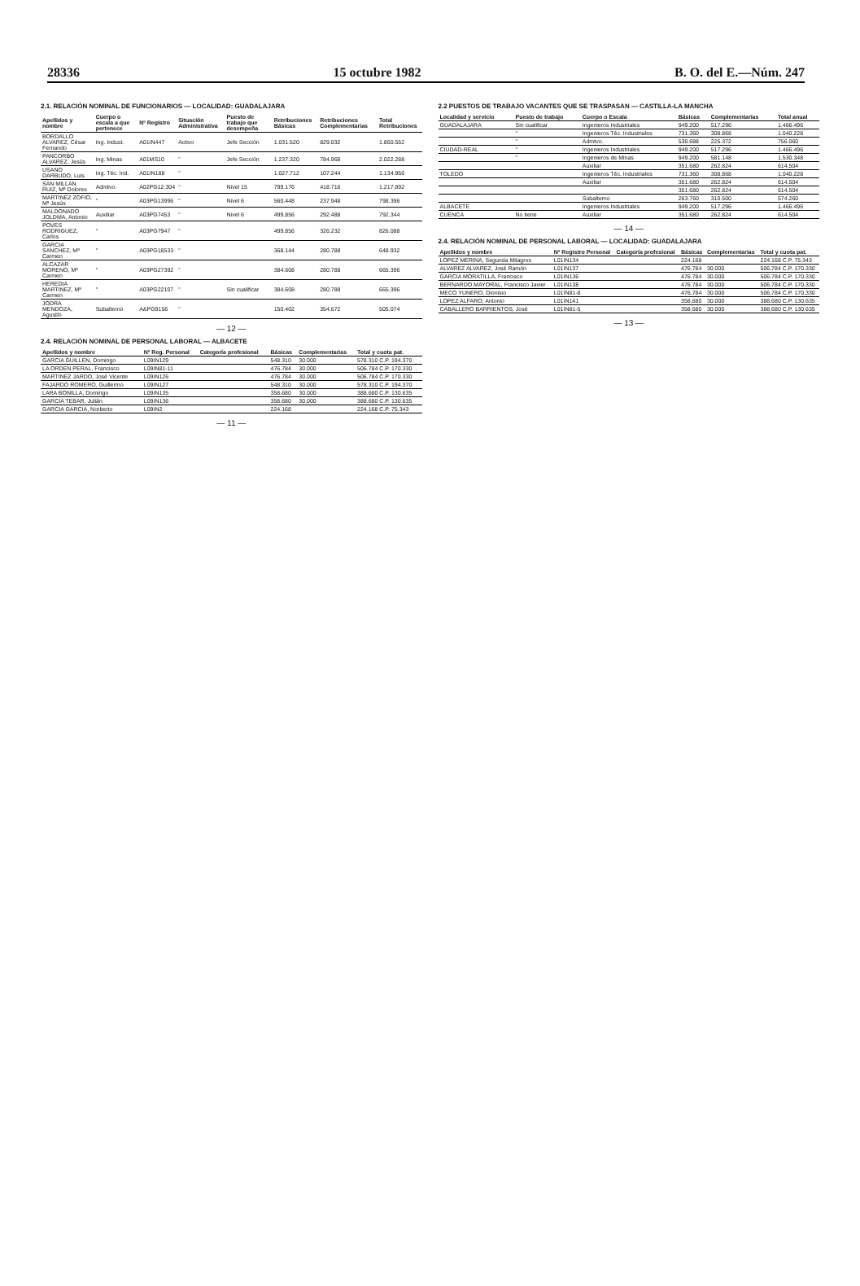28336 15 octubre 1982 B. O. del E.—Núm. 247
2.1. RELACIÓN NOMINAL DE FUNCIONARIOS — LOCALIDAD: GUADALAJARA
| Apellidos y nombre | Cuerpo o escala a que pertenece | Nº Registro | Situación Administrativa | Puesto de trabajo que desempeña | Retribuciones Básicas | Retribuciones Complementarias | Total Retribuciones |
| --- | --- | --- | --- | --- | --- | --- | --- |
| BORDALLO ALVAREZ, César Fernando | Ing. Indust. | A01IN447 | Activo | Jefe Sección | 1.031.520 | 829.032 | 1.860.552 |
| PANCORBO ALVAREZ, Jesús | Ing. Minas | A01MS10 | " | Jefe Sección | 1.237.320 | 784.968 | 2.022.288 |
| USANO DARBUDO, Luis | Ing. Téc. Ind. | A01IN188 | " | | 1.027.712 | 107.244 | 1.134.956 |
| SAN MILLAN RUIZ, Mª Dolores | Admtvo. | A02PG12.304 | " | Nivel 15 | 799.176 | 418.716 | 1.217.892 |
| MARTINEZ ZOFIO, Mª Jesús | " | A03PG13996 | " | Nivel 6 | 560.448 | 237.948 | 798.396 |
| MALDONADO JOLDMA, Antonio | Auxiliar | A03PG7453 | " | Nivel 6 | 499.856 | 292.488 | 792.344 |
| POVES RODRIGUEZ, Carlos | " | A03PG7947 | " | | 499.856 | 326.232 | 826.088 |
| GARCIA SANCHEZ, Mª Carmen | " | A03PG18533 | " | | 368.144 | 280.788 | 648.932 |
| ALCAZAR MORENO, Mª Carmen | " | A03PG27392 | " | | 384.608 | 280.788 | 665.396 |
| HEREDIA MARTINEZ, Mª Carmen | " | A03PG22107 | " | Sin cualificar | 384.608 | 280.788 | 665.396 |
| JODRA MENDOZA, Agustín | Subalterno | A&PG9156 | " | | 150.402 | 354.672 | 505.074 |
— 12 —
2.4. RELACIÓN NOMINAL DE PERSONAL LABORAL — ALBACETE
| Apellidos y nombre | Nº Reg. Personal | Categoría profesional | Básicas | Complementarias | Total y cuota pat. |
| --- | --- | --- | --- | --- | --- |
| GARCIA GUILLEN, Domingo | L09IN129 | | 548.310 | 30.000 | 578.310 C.P. 194.370 |
| LA ORDEN PERAL, Francisco | L09IN81-11 | | 476.784 | 30.000 | 506.784 C.P. 170.330 |
| MARTINEZ JARDO, José Vicente | L09IN126 | | 476.784 | 30.000 | 506.784 C.P. 170.330 |
| FAJARDO ROMERO, Guillermo | L09IN127 | | 548.310 | 30.000 | 578.310 C.P. 194.370 |
| LARA BONILLA, Domingo | L09IN135 | | 358.680 | 30.000 | 388.680 C.P. 130.635 |
| GARCIA TEBAR, Julián | L09IN136 | | 358.680 | 30.000 | 388.680 C.P. 130.635 |
| GARCIA GARCIA, Norberto | L09IN2 | | 224.168 | | 224.168 C.P. 75.343 |
— 11 —
2.2 PUESTOS DE TRABAJO VACANTES QUE SE TRASPASAN — CASTILLA-LA MANCHA
| Localidad y servicio | Puesto de trabajo | Cuerpo o Escala | Básicas | Complementarias | Total anual |
| --- | --- | --- | --- | --- | --- |
| GUADALAJARA | Sin cualificar | Ingenieros Industriales | 949.200 | 517.296 | 1.466.496 |
| | " | Ingenieros Téc. Industriales | 731.360 | 308.868 | 1.040.228 |
| | " | Admtvo. | 530.688 | 225.372 | 756.060 |
| CIUDAD-REAL | " | Ingenieros Industriales | 949.200 | 517.296 | 1.466.496 |
| | " | Ingenieros de Minas | 949.200 | 581.148 | 1.530.348 |
| | | Auxiliar | 351.680 | 262.824 | 614.504 |
| TOLEDO | | Ingenieros Téc. Industriales | 731.360 | 308.868 | 1.040.228 |
| | | Auxiliar | 351.680 | 262.824 | 614.504 |
| | | | 351.680 | 262.824 | 614.504 |
| | | Subalterno | 263.760 | 310.500 | 574.260 |
| ALBACETE | | Ingenieros Industriales | 949.200 | 517.296 | 1.466.496 |
| CUENCA | No tiene | Auxiliar | 351.680 | 262.824 | 614.504 |
— 14 —
2.4. RELACIÓN NOMINAL DE PERSONAL LABORAL — LOCALIDAD: GUADALAJARA
| Apellidos y nombre | Nº Registro Personal | Categoría profesional | Básicas | Complementarias | Total y cuota pat. |
| --- | --- | --- | --- | --- | --- |
| LOPEZ MERINA, Segunda Milagros | L01IN134 | | 224.168 | | 224.168 C.P. 75.343 |
| ALVAREZ ALVAREZ, José Ramón | L01IN137 | | 476.784 | 30.000 | 506.784 C.P. 170.330 |
| GARCIA MORATILLA, Francisco | L01IN136 | | 476.784 | 30.000 | 506.784 C.P. 170.330 |
| BERNARDO MAYORAL, Francisco Javier | L01IN138 | | 476.784 | 30.000 | 506.784 C.P. 170.330 |
| MECO YUNERO, Dionisio | L01IN81-8 | | 476.784 | 30.000 | 506.784 C.P. 170.330 |
| LOPEZ ALFARO, Antonio | L01IN141 | | 358.680 | 30.000 | 388.680 C.P. 130.635 |
| CABALLERO BARRIENTOS, José | L01IN81-5 | | 358.680 | 30.000 | 388.680 C.P. 130.635 |
— 13 —